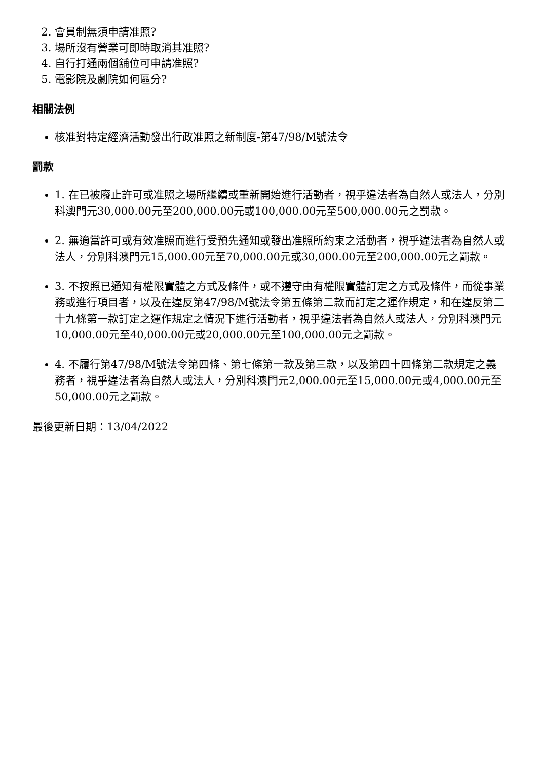2. 會員制無須申請准照?
3. 場所沒有營業可即時取消其准照?
4. 自行打通兩個舖位可申請准照?
5. 電影院及劇院如何區分?
相關法例
核准對特定經濟活動發出行政准照之新制度-第47/98/M號法令
罰款
1. 在已被廢止許可或准照之場所繼續或重新開始進行活動者，視乎違法者為自然人或法人，分別科澳門元30,000.00元至200,000.00元或100,000.00元至500,000.00元之罰款。
2. 無適當許可或有效准照而進行受預先通知或發出准照所約束之活動者，視乎違法者為自然人或法人，分別科澳門元15,000.00元至70,000.00元或30,000.00元至200,000.00元之罰款。
3. 不按照已通知有權限實體之方式及條件，或不遵守由有權限實體訂定之方式及條件，而從事業務或進行項目者，以及在違反第47/98/M號法令第五條第二款而訂定之運作規定，和在違反第二十九條第一款訂定之運作規定之情況下進行活動者，視乎違法者為自然人或法人，分別科澳門元10,000.00元至40,000.00元或20,000.00元至100,000.00元之罰款。
4. 不履行第47/98/M號法令第四條、第七條第一款及第三款，以及第四十四條第二款規定之義務者，視乎違法者為自然人或法人，分別科澳門元2,000.00元至15,000.00元或4,000.00元至50,000.00元之罰款。
最後更新日期：13/04/2022